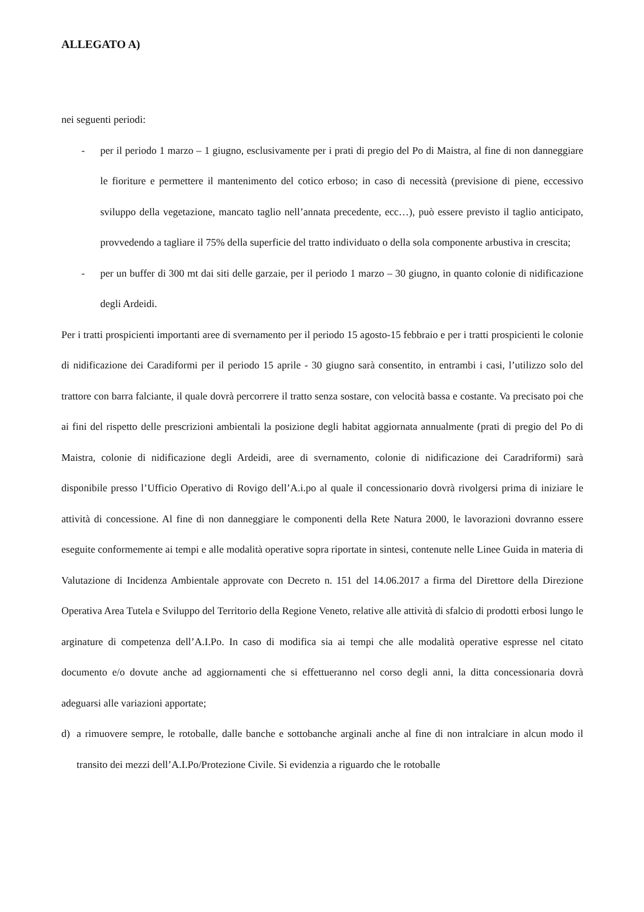ALLEGATO A)
nei seguenti periodi:
- per il periodo 1 marzo – 1 giugno, esclusivamente per i prati di pregio del Po di Maistra, al fine di non danneggiare le fioriture e permettere il mantenimento del cotico erboso; in caso di necessità (previsione di piene, eccessivo sviluppo della vegetazione, mancato taglio nell’annata precedente, ecc…), può essere previsto il taglio anticipato, provvedendo a tagliare il 75% della superficie del tratto individuato o della sola componente arbustiva in crescita;
- per un buffer di 300 mt dai siti delle garzaie, per il periodo 1 marzo – 30 giugno, in quanto colonie di nidificazione degli Ardeidi.
Per i tratti prospicienti importanti aree di svernamento per il periodo 15 agosto-15 febbraio e per i tratti prospicienti le colonie di nidificazione dei Caradiformi per il periodo 15 aprile - 30 giugno sarà consentito, in entrambi i casi, l’utilizzo solo del trattore con barra falciante, il quale dovrà percorrere il tratto senza sostare, con velocità bassa e costante. Va precisato poi che ai fini del rispetto delle prescrizioni ambientali la posizione degli habitat aggiornata annualmente (prati di pregio del Po di Maistra, colonie di nidificazione degli Ardeidi, aree di svernamento, colonie di nidificazione dei Caradriformi) sarà disponibile presso l’Ufficio Operativo di Rovigo dell’A.i.po al quale il concessionario dovrà rivolgersi prima di iniziare le attività di concessione. Al fine di non danneggiare le componenti della Rete Natura 2000, le lavorazioni dovranno essere eseguite conformemente ai tempi e alle modalità operative sopra riportate in sintesi, contenute nelle Linee Guida in materia di Valutazione di Incidenza Ambientale approvate con Decreto n. 151 del 14.06.2017 a firma del Direttore della Direzione Operativa Area Tutela e Sviluppo del Territorio della Regione Veneto, relative alle attività di sfalcio di prodotti erbosi lungo le arginature di competenza dell’A.I.Po. In caso di modifica sia ai tempi che alle modalità operative espresse nel citato documento e/o dovute anche ad aggiornamenti che si effettueranno nel corso degli anni, la ditta concessionaria dovrà adeguarsi alle variazioni apportate;
d) a rimuovere sempre, le rotoballe, dalle banche e sottobanche arginali anche al fine di non intralciare in alcun modo il transito dei mezzi dell’A.I.Po/Protezione Civile. Si evidenzia a riguardo che le rotoballe